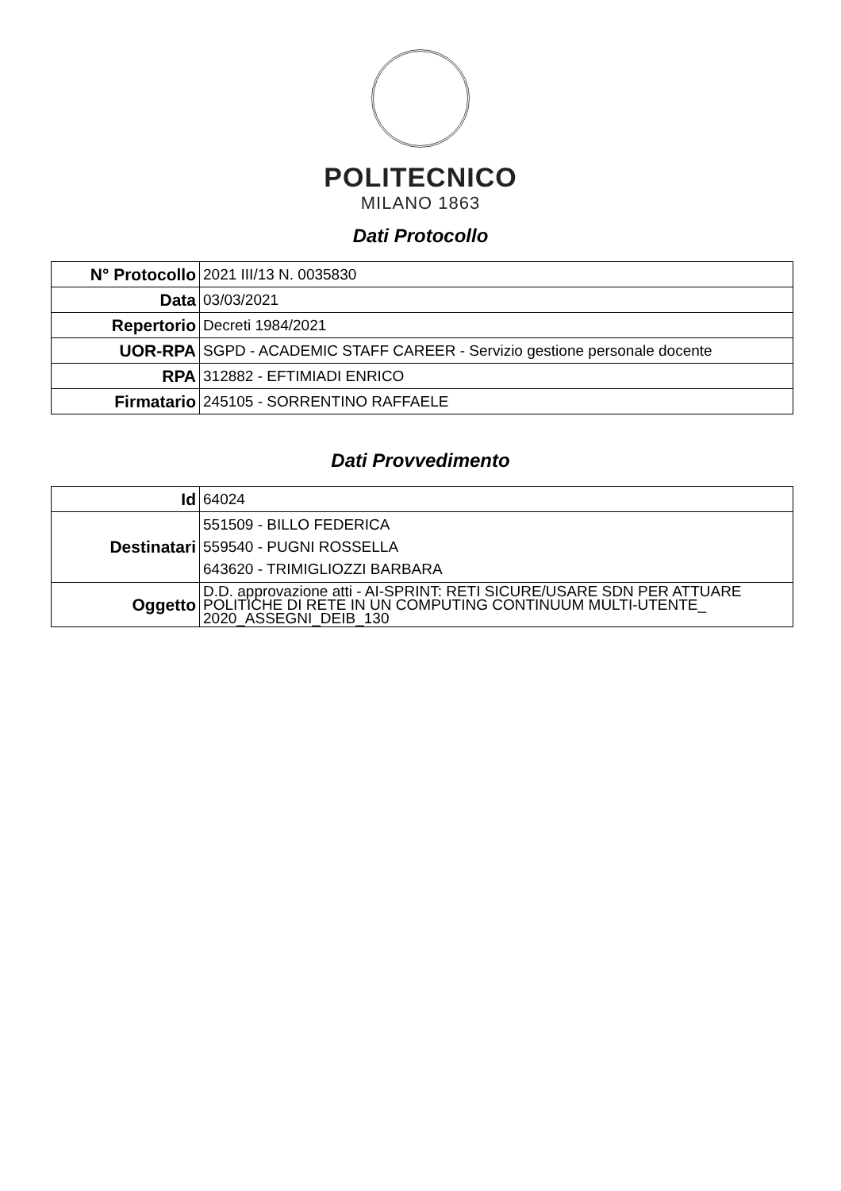POLITECNICO
MILANO 1863
Dati Protocollo
| N° Protocollo | 2021 III/13 N. 0035830 |
| Data | 03/03/2021 |
| Repertorio | Decreti 1984/2021 |
| UOR-RPA | SGPD - ACADEMIC STAFF CAREER - Servizio gestione personale docente |
| RPA | 312882 - EFTIMIADI ENRICO |
| Firmatario | 245105 - SORRENTINO RAFFAELE |
Dati Provvedimento
| Id | 64024 |
| Destinatari | 551509 - BILLO FEDERICA 559540 - PUGNI ROSSELLA 643620 - TRIMIGLIOZZI BARBARA |
| Oggetto | D.D. approvazione atti - AI-SPRINT: RETI SICURE/USARE SDN PER ATTUARE POLITICHE DI RETE IN UN COMPUTING CONTINUUM MULTI-UTENTE_ 2020_ASSEGNI_DEIB_130 |